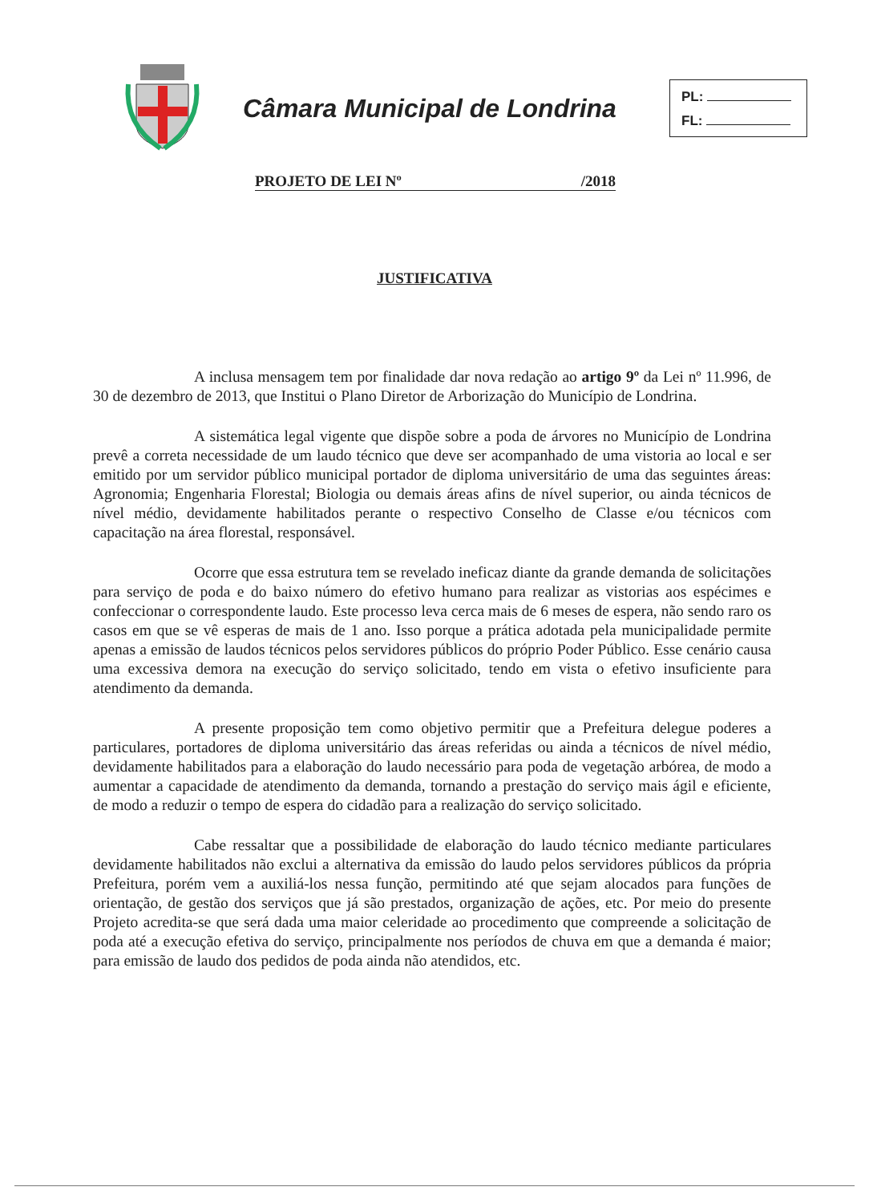Câmara Municipal de Londrina
PL:
FL:
PROJETO DE LEI Nº /2018
JUSTIFICATIVA
A inclusa mensagem tem por finalidade dar nova redação ao artigo 9º da Lei nº 11.996, de 30 de dezembro de 2013, que Institui o Plano Diretor de Arborização do Município de Londrina.
A sistemática legal vigente que dispõe sobre a poda de árvores no Município de Londrina prevê a correta necessidade de um laudo técnico que deve ser acompanhado de uma vistoria ao local e ser emitido por um servidor público municipal portador de diploma universitário de uma das seguintes áreas: Agronomia; Engenharia Florestal; Biologia ou demais áreas afins de nível superior, ou ainda técnicos de nível médio, devidamente habilitados perante o respectivo Conselho de Classe e/ou técnicos com capacitação na área florestal, responsável.
Ocorre que essa estrutura tem se revelado ineficaz diante da grande demanda de solicitações para serviço de poda e do baixo número do efetivo humano para realizar as vistorias aos espécimes e confeccionar o correspondente laudo. Este processo leva cerca mais de 6 meses de espera, não sendo raro os casos em que se vê esperas de mais de 1 ano. Isso porque a prática adotada pela municipalidade permite apenas a emissão de laudos técnicos pelos servidores públicos do próprio Poder Público. Esse cenário causa uma excessiva demora na execução do serviço solicitado, tendo em vista o efetivo insuficiente para atendimento da demanda.
A presente proposição tem como objetivo permitir que a Prefeitura delegue poderes a particulares, portadores de diploma universitário das áreas referidas ou ainda a técnicos de nível médio, devidamente habilitados para a elaboração do laudo necessário para poda de vegetação arbórea, de modo a aumentar a capacidade de atendimento da demanda, tornando a prestação do serviço mais ágil e eficiente, de modo a reduzir o tempo de espera do cidadão para a realização do serviço solicitado.
Cabe ressaltar que a possibilidade de elaboração do laudo técnico mediante particulares devidamente habilitados não exclui a alternativa da emissão do laudo pelos servidores públicos da própria Prefeitura, porém vem a auxiliá-los nessa função, permitindo até que sejam alocados para funções de orientação, de gestão dos serviços que já são prestados, organização de ações, etc. Por meio do presente Projeto acredita-se que será dada uma maior celeridade ao procedimento que compreende a solicitação de poda até a execução efetiva do serviço, principalmente nos períodos de chuva em que a demanda é maior; para emissão de laudo dos pedidos de poda ainda não atendidos, etc.